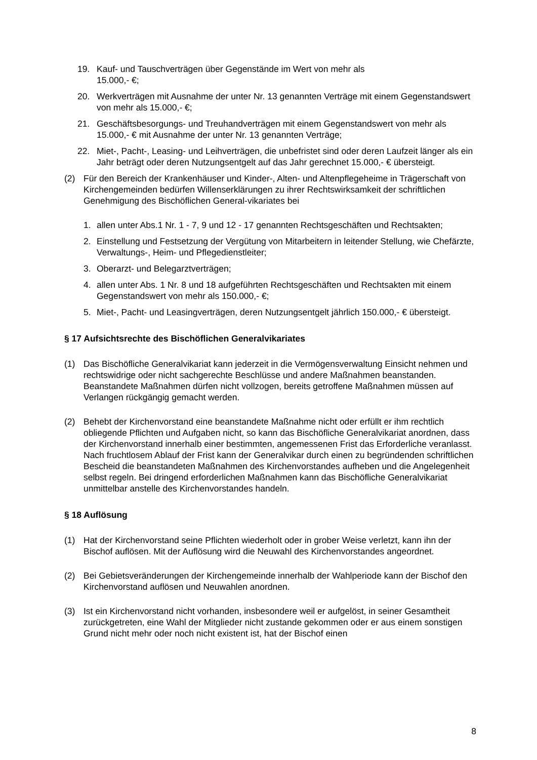19. Kauf- und Tauschverträgen über Gegenstände im Wert von mehr als
15.000,- €;
20. Werkverträgen mit Ausnahme der unter Nr. 13 genannten Verträge mit einem Gegenstandswert von mehr als 15.000,- €;
21. Geschäftsbesorgungs- und Treuhandverträgen mit einem Gegenstandswert von mehr als 15.000,- € mit Ausnahme der unter Nr. 13 genannten Verträge;
22. Miet-, Pacht-, Leasing- und Leihverträgen, die unbefristet sind oder deren Laufzeit länger als ein Jahr beträgt oder deren Nutzungsentgelt auf das Jahr gerechnet 15.000,- € übersteigt.
(2) Für den Bereich der Krankenhäuser und Kinder-, Alten- und Altenpflegeheime in Trägerschaft von Kirchengemeinden bedürfen Willenserklärungen zu ihrer Rechtswirksamkeit der schriftlichen Genehmigung des Bischöflichen General-vikariates bei
1. allen unter Abs.1 Nr. 1 - 7, 9 und 12 - 17 genannten Rechtsgeschäften und Rechtsakten;
2. Einstellung und Festsetzung der Vergütung von Mitarbeitern in leitender Stellung, wie Chefärzte, Verwaltungs-, Heim- und Pflegedienstleiter;
3. Oberarzt- und Belegarztverträgen;
4. allen unter Abs. 1 Nr. 8 und 18 aufgeführten Rechtsgeschäften und Rechtsakten mit einem Gegenstandswert von mehr als 150.000,- €;
5. Miet-, Pacht- und Leasingverträgen, deren Nutzungsentgelt jährlich 150.000,- € übersteigt.
§ 17 Aufsichtsrechte des Bischöflichen Generalvikariates
(1) Das Bischöfliche Generalvikariat kann jederzeit in die Vermögensverwaltung Einsicht nehmen und rechtswidrige oder nicht sachgerechte Beschlüsse und andere Maßnahmen beanstanden. Beanstandete Maßnahmen dürfen nicht vollzogen, bereits getroffene Maßnahmen müssen auf Verlangen rückgängig gemacht werden.
(2) Behebt der Kirchenvorstand eine beanstandete Maßnahme nicht oder erfüllt er ihm rechtlich obliegende Pflichten und Aufgaben nicht, so kann das Bischöfliche Generalvikariat anordnen, dass der Kirchenvorstand innerhalb einer bestimmten, angemessenen Frist das Erforderliche veranlasst. Nach fruchtlosem Ablauf der Frist kann der Generalvikar durch einen zu begründenden schriftlichen Bescheid die beanstandeten Maßnahmen des Kirchenvorstandes aufheben und die Angelegenheit selbst regeln. Bei dringend erforderlichen Maßnahmen kann das Bischöfliche Generalvikariat unmittelbar anstelle des Kirchenvorstandes handeln.
§ 18 Auflösung
(1) Hat der Kirchenvorstand seine Pflichten wiederholt oder in grober Weise verletzt, kann ihn der Bischof auflösen. Mit der Auflösung wird die Neuwahl des Kirchenvorstandes angeordnet.
(2) Bei Gebietsveränderungen der Kirchengemeinde innerhalb der Wahlperiode kann der Bischof den Kirchenvorstand auflösen und Neuwahlen anordnen.
(3) Ist ein Kirchenvorstand nicht vorhanden, insbesondere weil er aufgelöst, in seiner Gesamtheit zurückgetreten, eine Wahl der Mitglieder nicht zustande gekommen oder er aus einem sonstigen Grund nicht mehr oder noch nicht existent ist, hat der Bischof einen
8